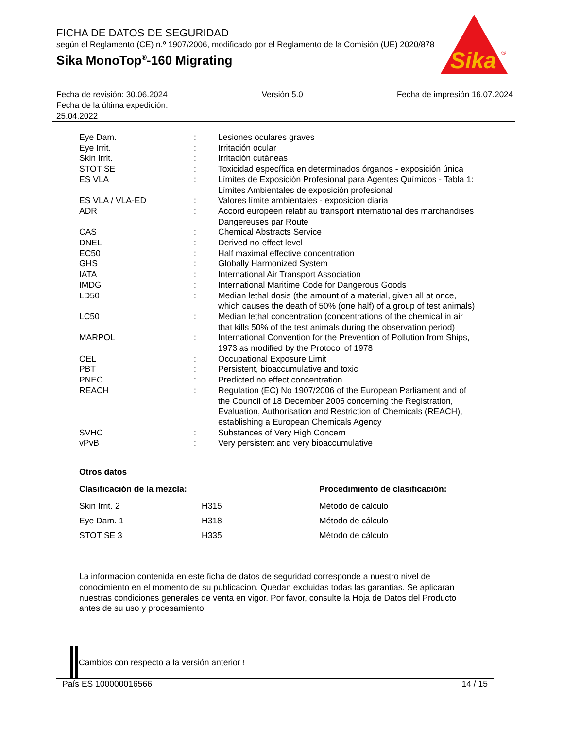FICHA DE DATOS DE SEGURIDAD
según el Reglamento (CE) n.º 1907/2006, modificado por el Reglamento de la Comisión (UE) 2020/878
Sika MonoTop<sup>®</sup>-160 Migrating
Sika
®
Fecha de revisión: 30.06.2024
Fecha de la última expedición:
25.04.2022
Versión 5.0 Fecha de impresión 16.07.2024
| Eye Dam. | : | Lesiones oculares graves |
| Eye Irrit. | : | Irritación ocular |
| Skin Irrit. | : | Irritación cutáneas |
| STOT SE | : | Toxicidad específica en determinados órganos - exposición única |
| ES VLA | : | Límites de Exposición Profesional para Agentes Químicos - Tabla 1: Límites Ambientales de exposición profesional |
| ES VLA / VLA-ED | : | Valores límite ambientales - exposición diaria |
| ADR | : | Accord européen relatif au transport international des marchandises Dangereuses par Route |
| CAS | : | Chemical Abstracts Service |
| DNEL | : | Derived no-effect level |
| EC50 | : | Half maximal effective concentration |
| GHS | : | Globally Harmonized System |
| IATA | : | International Air Transport Association |
| IMDG | : | International Maritime Code for Dangerous Goods |
| LD50 | : | Median lethal dosis (the amount of a material, given all at once, which causes the death of 50% (one half) of a group of test animals) |
| LC50 | : | Median lethal concentration (concentrations of the chemical in air that kills 50% of the test animals during the observation period) |
| MARPOL | : | International Convention for the Prevention of Pollution from Ships, 1973 as modified by the Protocol of 1978 |
| OEL | : | Occupational Exposure Limit |
| PBT | : | Persistent, bioaccumulative and toxic |
| PNEC | : | Predicted no effect concentration |
| REACH | : | Regulation (EC) No 1907/2006 of the European Parliament and of the Council of 18 December 2006 concerning the Registration, Evaluation, Authorisation and Restriction of Chemicals (REACH), establishing a European Chemicals Agency |
| SVHC | : | Substances of Very High Concern |
| vPvB | : | Very persistent and very bioaccumulative |
Otros datos
| Clasificación de la mezcla: | | Procedimiento de clasificación: |
| --- | --- | --- |
| Skin Irrit. 2 | H315 | Método de cálculo |
| Eye Dam. 1 | H318 | Método de cálculo |
| STOT SE 3 | H335 | Método de cálculo |
La informacion contenida en este ficha de datos de seguridad corresponde a nuestro nivel de conocimiento en el momento de su publicacion. Quedan excluidas todas las garantias. Se aplicaran nuestras condiciones generales de venta en vigor. Por favor, consulte la Hoja de Datos del Producto antes de su uso y procesamiento.
Cambios con respecto a la versión anterior !
País ES 100000016566 14 / 15